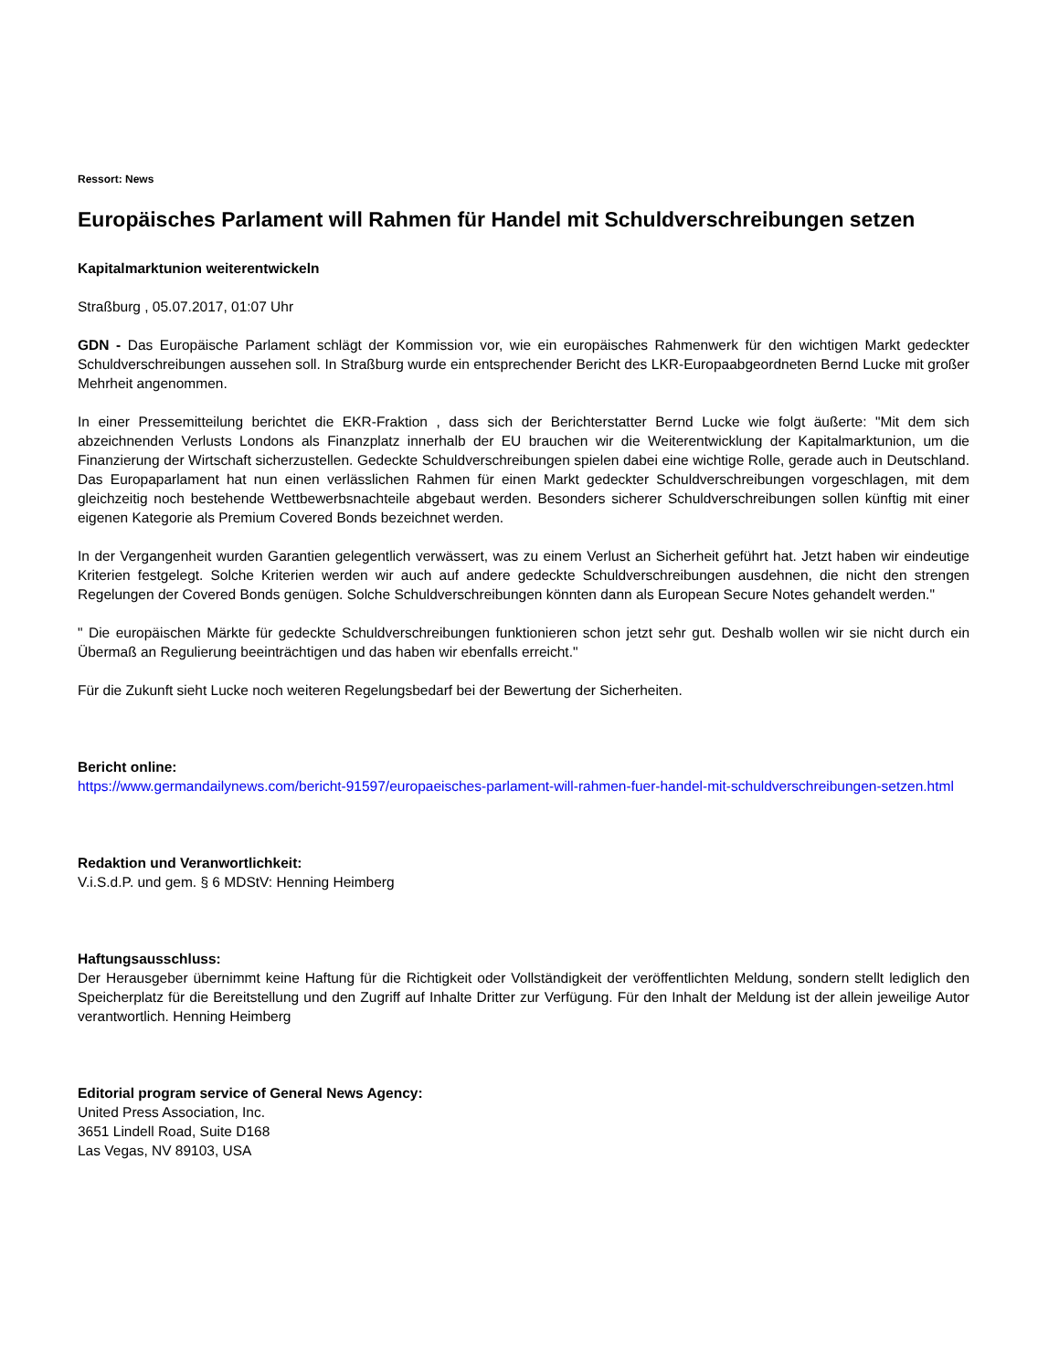Ressort: News
Europäisches Parlament will Rahmen für Handel mit Schuldverschreibungen setzen
Kapitalmarktunion weiterentwickeln
Straßburg , 05.07.2017, 01:07 Uhr
GDN - Das Europäische Parlament schlägt der Kommission vor, wie ein europäisches Rahmenwerk für den wichtigen Markt gedeckter Schuldverschreibungen aussehen soll. In Straßburg wurde ein entsprechender Bericht des LKR-Europaabgeordneten Bernd Lucke mit großer Mehrheit angenommen.
In einer Pressemitteilung berichtet die EKR-Fraktion , dass sich der Berichterstatter Bernd Lucke wie folgt äußerte: "Mit dem sich abzeichnenden Verlusts Londons als Finanzplatz innerhalb der EU brauchen wir die Weiterentwicklung der Kapitalmarktunion, um die Finanzierung der Wirtschaft sicherzustellen. Gedeckte Schuldverschreibungen spielen dabei eine wichtige Rolle, gerade auch in Deutschland. Das Europaparlament hat nun einen verlässlichen Rahmen für einen Markt gedeckter Schuldverschreibungen vorgeschlagen, mit dem gleichzeitig noch bestehende Wettbewerbsnachteile abgebaut werden. Besonders sicherer Schuldverschreibungen sollen künftig mit einer eigenen Kategorie als Premium Covered Bonds bezeichnet werden.
In der Vergangenheit wurden Garantien gelegentlich verwässert, was zu einem Verlust an Sicherheit geführt hat. Jetzt haben wir eindeutige Kriterien festgelegt. Solche Kriterien werden wir auch auf andere gedeckte Schuldverschreibungen ausdehnen, die nicht den strengen Regelungen der Covered Bonds genügen. Solche Schuldverschreibungen könnten dann als European Secure Notes gehandelt werden."
" Die europäischen Märkte für gedeckte Schuldverschreibungen funktionieren schon jetzt sehr gut. Deshalb wollen wir sie nicht durch ein Übermaß an Regulierung beeinträchtigen und das haben wir ebenfalls erreicht."
Für die Zukunft sieht Lucke noch weiteren Regelungsbedarf bei der Bewertung der Sicherheiten.
Bericht online:
https://www.germandailynews.com/bericht-91597/europaeisches-parlament-will-rahmen-fuer-handel-mit-schuldverschreibungen-setzen.html
Redaktion und Veranwortlichkeit:
V.i.S.d.P. und gem. § 6 MDStV: Henning Heimberg
Haftungsausschluss:
Der Herausgeber übernimmt keine Haftung für die Richtigkeit oder Vollständigkeit der veröffentlichten Meldung, sondern stellt lediglich den Speicherplatz für die Bereitstellung und den Zugriff auf Inhalte Dritter zur Verfügung. Für den Inhalt der Meldung ist der allein jeweilige Autor verantwortlich. Henning Heimberg
Editorial program service of General News Agency:
United Press Association, Inc.
3651 Lindell Road, Suite D168
Las Vegas, NV 89103, USA